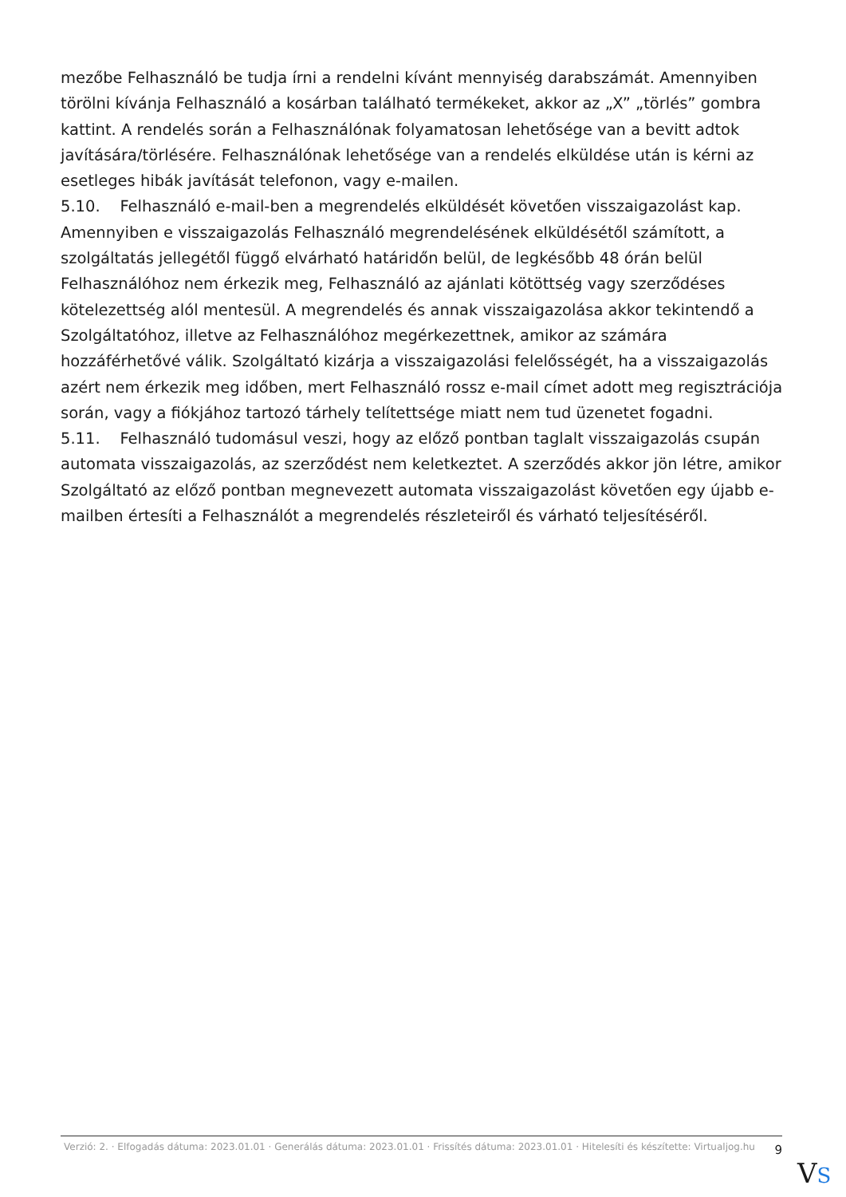mezőbe Felhasználó be tudja írni a rendelni kívánt mennyiség darabszámát. Amennyiben törölni kívánja Felhasználó a kosárban található termékeket, akkor az „X” „törlés” gombra kattint. A rendelés során a Felhasználónak folyamatosan lehetősége van a bevitt adtok javítására/törlésére. Felhasználónak lehetősége van a rendelés elküldése után is kérni az esetleges hibák javítását telefonon, vagy e-mailen.
5.10. Felhasználó e-mail-ben a megrendelés elküldését követően visszaigazolást kap. Amennyiben e visszaigazolás Felhasználó megrendelésének elküldésétől számított, a szolgáltatás jellegétől függő elvárható határidőn belül, de legkésőbb 48 órán belül Felhasználóhoz nem érkezik meg, Felhasználó az ajánlati kötöttség vagy szerződéses kötelezettség alól mentesül. A megrendelés és annak visszaigazolása akkor tekintendő a Szolgáltatóhoz, illetve az Felhasználóhoz megérkezettnek, amikor az számára hozzáférhetővé válik. Szolgáltató kizárja a visszaigazolási felelősségét, ha a visszaigazolás azért nem érkezik meg időben, mert Felhasználó rossz e-mail címet adott meg regisztrációja során, vagy a fiókjához tartozó tárhely telítettsége miatt nem tud üzenetet fogadni.
5.11. Felhasználó tudomásul veszi, hogy az előző pontban taglalt visszaigazolás csupán automata visszaigazolás, az szerződést nem keletkeztet. A szerződés akkor jön létre, amikor Szolgáltató az előző pontban megnevezett automata visszaigazolást követően egy újabb e-mailben értesíti a Felhasználót a megrendelés részleteiről és várható teljesítéséről.
Verzió: 2. · Elfogadás dátuma: 2023.01.01 · Generálás dátuma: 2023.01.01 · Frissítés dátuma: 2023.01.01 · Hitelesíti és készítette: Virtualjog.hu
9
VS